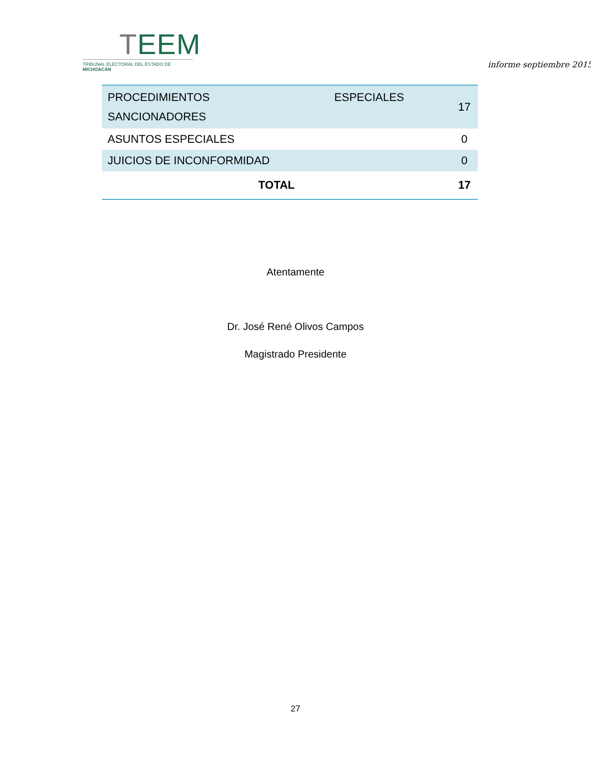TEEM
TRIBUNAL ELECTORAL DEL ESTADO DE MICHOACÁN
informe septiembre 2015
| PROCEDIMIENTOS ESPECIALES SANCIONADORES | 17 |
| ASUNTOS ESPECIALES | 0 |
| JUICIOS DE INCONFORMIDAD | 0 |
| TOTAL | 17 |
Atentamente
Dr. José René Olivos Campos
Magistrado Presidente
27